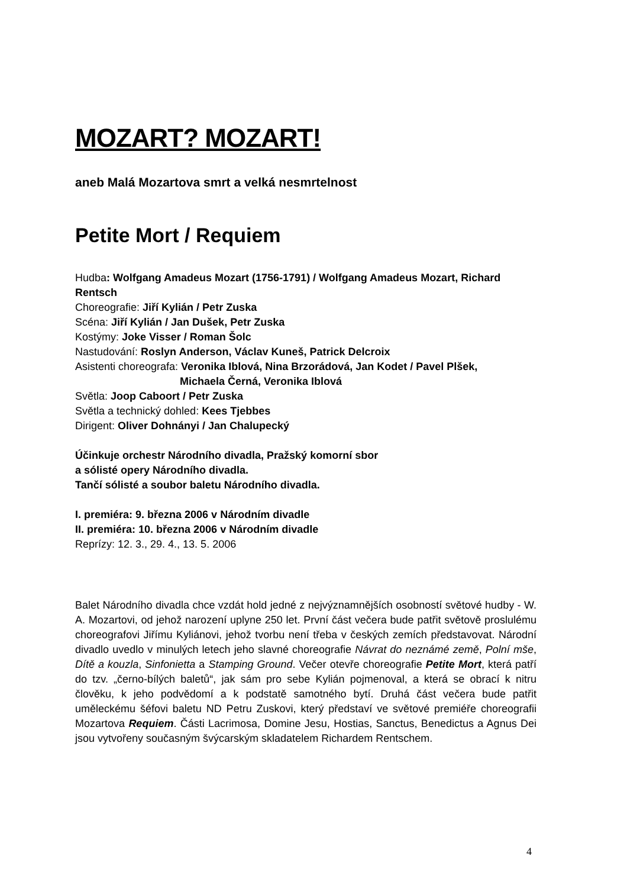MOZART? MOZART!
aneb Malá Mozartova smrt a velká nesmrtelnost
Petite Mort / Requiem
Hudba: Wolfgang Amadeus Mozart (1756-1791) / Wolfgang Amadeus Mozart, Richard Rentsch
Choreografie: Jiří Kylián / Petr Zuska
Scéna: Jiří Kylián / Jan Dušek, Petr Zuska
Kostýmy: Joke Visser / Roman Šolc
Nastudování: Roslyn Anderson, Václav Kuneš, Patrick Delcroix
Asistenti choreografa: Veronika Iblová, Nina Brzorádová, Jan Kodet / Pavel Plšek,
Michaela Černá, Veronika Iblová
Světla: Joop Caboort / Petr Zuska
Světla a technický dohled: Kees Tjebbes
Dirigent: Oliver Dohnányi / Jan Chalupecký
Účinkuje orchestr Národního divadla, Pražský komorní sbor
a sólisté opery Národního divadla.
Tančí sólisté a soubor baletu Národního divadla.
I. premiéra: 9. března 2006 v Národním divadle
II. premiéra: 10. března 2006 v Národním divadle
Reprízy: 12. 3., 29. 4., 13. 5. 2006
Balet Národního divadla chce vzdát hold jedné z nejvýznamnějších osobností světové hudby - W. A. Mozartovi, od jehož narození uplyne 250 let. První část večera bude patřit světově proslulému choreografovi Jiřímu Kyliánovi, jehož tvorbu není třeba v českých zemích představovat. Národní divadlo uvedlo v minulých letech jeho slavné choreografie Návrat do neznámé země, Polní mše, Dítě a kouzla, Sinfonietta a Stamping Ground. Večer otevře choreografie Petite Mort, která patří do tzv. „černo-bílých baletů“, jak sám pro sebe Kylián pojmenoval, a která se obrací k nitru člověku, k jeho podvědomí a k podstatě samotného bytí. Druhá část večera bude patřit uměleckému šéfovi baletu ND Petru Zuskovi, který představí ve světové premiéře choreografii Mozartova Requiem. Části Lacrimosa, Domine Jesu, Hostias, Sanctus, Benedictus a Agnus Dei jsou vytvořeny současným švýcarským skladatelem Richardem Rentschem.
4